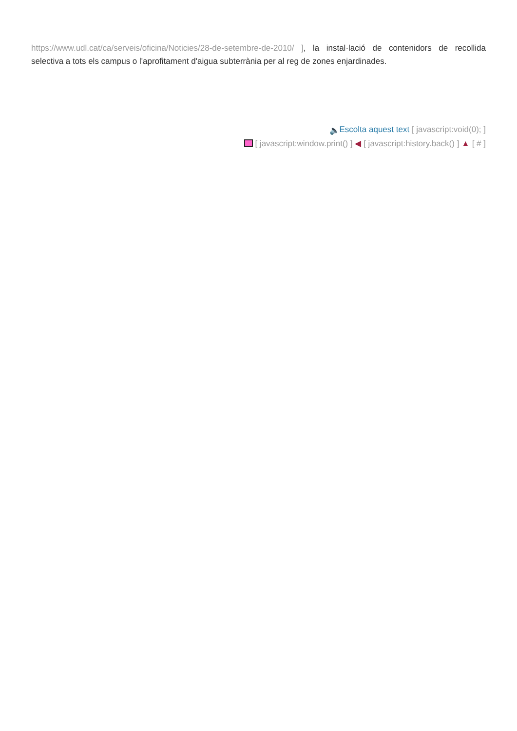https://www.udl.cat/ca/serveis/oficina/Noticies/28-de-setembre-de-2010/ ], la instal·lació de contenidors de recollida selectiva a tots els campus o l'aprofitament d'aigua subterrània per al reg de zones enjardinades.
🔈 Escolta aquest text [ javascript:void(0); ]
[ javascript:window.print() ] ◀ [ javascript:history.back() ] ▲ [ # ]